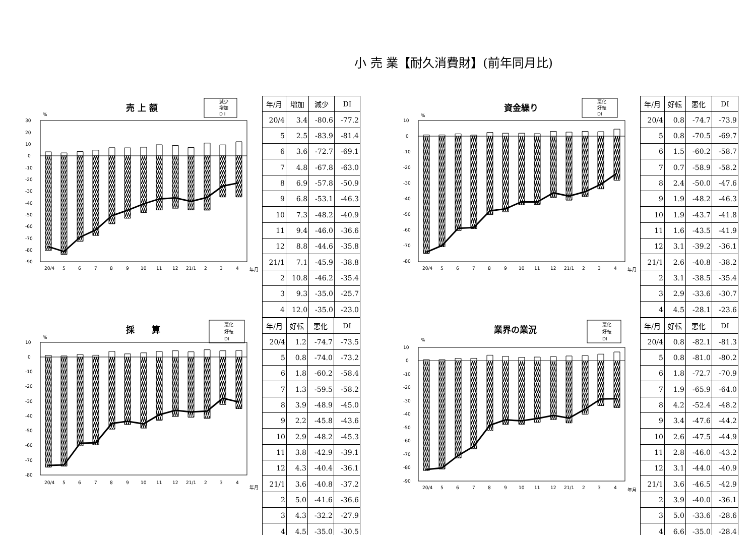小 売 業【耐久消費財】(前年同月比)
売 上 額
減少
増加
D I
%
30
20
10
0
-10
-20
-30
-40
-50
-60
-70
-80
-90
20/4
5
6
7
8
9
10
11
12
21/1
2
3
4
年月
| 年/月 | 増加 | 減少 | DI |
| --- | --- | --- | --- |
| 20/4 | 3.4 | -80.6 | -77.2 |
| 5 | 2.5 | -83.9 | -81.4 |
| 6 | 3.6 | -72.7 | -69.1 |
| 7 | 4.8 | -67.8 | -63.0 |
| 8 | 6.9 | -57.8 | -50.9 |
| 9 | 6.8 | -53.1 | -46.3 |
| 10 | 7.3 | -48.2 | -40.9 |
| 11 | 9.4 | -46.0 | -36.6 |
| 12 | 8.8 | -44.6 | -35.8 |
| 21/1 | 7.1 | -45.9 | -38.8 |
| 2 | 10.8 | -46.2 | -35.4 |
| 3 | 9.3 | -35.0 | -25.7 |
| 4 | 12.0 | -35.0 | -23.0 |
資金繰り
悪化
好転
DI
%
10
0
-10
-20
-30
-40
-50
-60
-70
-80
20/4
5
6
7
8
9
10
11
12
21/1
2
3
4
年月
| 年/月 | 好転 | 悪化 | DI |
| --- | --- | --- | --- |
| 20/4 | 0.8 | -74.7 | -73.9 |
| 5 | 0.8 | -70.5 | -69.7 |
| 6 | 1.5 | -60.2 | -58.7 |
| 7 | 0.7 | -58.9 | -58.2 |
| 8 | 2.4 | -50.0 | -47.6 |
| 9 | 1.9 | -48.2 | -46.3 |
| 10 | 1.9 | -43.7 | -41.8 |
| 11 | 1.6 | -43.5 | -41.9 |
| 12 | 3.1 | -39.2 | -36.1 |
| 21/1 | 2.6 | -40.8 | -38.2 |
| 2 | 3.1 | -38.5 | -35.4 |
| 3 | 2.9 | -33.6 | -30.7 |
| 4 | 4.5 | -28.1 | -23.6 |
採　　算
悪化
好転
DI
%
10
0
-10
-20
-30
-40
-50
-60
-70
-80
20/4
5
6
7
8
9
10
11
12
21/1
2
3
4
年月
| 年/月 | 好転 | 悪化 | DI |
| --- | --- | --- | --- |
| 20/4 | 1.2 | -74.7 | -73.5 |
| 5 | 0.8 | -74.0 | -73.2 |
| 6 | 1.8 | -60.2 | -58.4 |
| 7 | 1.3 | -59.5 | -58.2 |
| 8 | 3.9 | -48.9 | -45.0 |
| 9 | 2.2 | -45.8 | -43.6 |
| 10 | 2.9 | -48.2 | -45.3 |
| 11 | 3.8 | -42.9 | -39.1 |
| 12 | 4.3 | -40.4 | -36.1 |
| 21/1 | 3.6 | -40.8 | -37.2 |
| 2 | 5.0 | -41.6 | -36.6 |
| 3 | 4.3 | -32.2 | -27.9 |
| 4 | 4.5 | -35.0 | -30.5 |
業界の業況
悪化
好転
DI
%
10
0
-10
-20
-30
-40
-50
-60
-70
-80
-90
20/4
5
6
7
8
9
10
11
12
21/1
2
3
4
年月
| 年/月 | 好転 | 悪化 | DI |
| --- | --- | --- | --- |
| 20/4 | 0.8 | -82.1 | -81.3 |
| 5 | 0.8 | -81.0 | -80.2 |
| 6 | 1.8 | -72.7 | -70.9 |
| 7 | 1.9 | -65.9 | -64.0 |
| 8 | 4.2 | -52.4 | -48.2 |
| 9 | 3.4 | -47.6 | -44.2 |
| 10 | 2.6 | -47.5 | -44.9 |
| 11 | 2.8 | -46.0 | -43.2 |
| 12 | 3.1 | -44.0 | -40.9 |
| 21/1 | 3.6 | -46.5 | -42.9 |
| 2 | 3.9 | -40.0 | -36.1 |
| 3 | 5.0 | -33.6 | -28.6 |
| 4 | 6.6 | -35.0 | -28.4 |